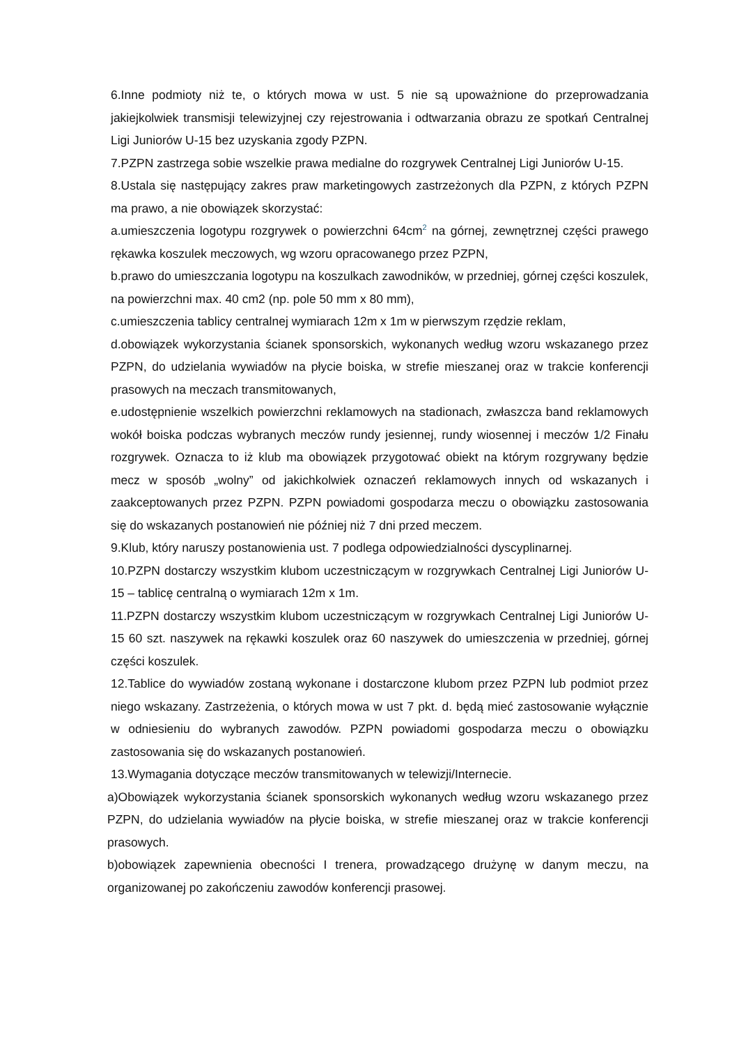6.Inne podmioty niż te, o których mowa w ust. 5 nie są upoważnione do przeprowadzania jakiejkolwiek transmisji telewizyjnej czy rejestrowania i odtwarzania obrazu ze spotkań Centralnej Ligi Juniorów U-15 bez uzyskania zgody PZPN.
7.PZPN zastrzega sobie wszelkie prawa medialne do rozgrywek Centralnej Ligi Juniorów U-15.
8.Ustala się następujący zakres praw marketingowych zastrzeżonych dla PZPN, z których PZPN ma prawo, a nie obowiązek skorzystać:
a.umieszczenia logotypu rozgrywek o powierzchni 64cm<sup>2</sup> na górnej, zewnętrznej części prawego rękawka koszulek meczowych, wg wzoru opracowanego przez PZPN,
b.prawo do umieszczania logotypu na koszulkach zawodników, w przedniej, górnej części koszulek, na powierzchni max. 40 cm2 (np. pole 50 mm x 80 mm),
c.umieszczenia tablicy centralnej wymiarach 12m x 1m w pierwszym rzędzie reklam,
d.obowiązek wykorzystania ścianek sponsorskich, wykonanych według wzoru wskazanego przez PZPN, do udzielania wywiadów na płycie boiska, w strefie mieszanej oraz w trakcie konferencji prasowych na meczach transmitowanych,
e.udostępnienie wszelkich powierzchni reklamowych na stadionach, zwłaszcza band reklamowych wokół boiska podczas wybranych meczów rundy jesiennej, rundy wiosennej i meczów 1/2 Finału rozgrywek. Oznacza to iż klub ma obowiązek przygotować obiekt na którym rozgrywany będzie mecz w sposób „wolny” od jakichkolwiek oznaczeń reklamowych innych od wskazanych i zaakceptowanych przez PZPN. PZPN powiadomi gospodarza meczu o obowiązku zastosowania się do wskazanych postanowień nie później niż 7 dni przed meczem.
9.Klub, który naruszy postanowienia ust. 7 podlega odpowiedzialności dyscyplinarnej.
10.PZPN dostarczy wszystkim klubom uczestniczącym w rozgrywkach Centralnej Ligi Juniorów U-15 – tablicę centralną o wymiarach 12m x 1m.
11.PZPN dostarczy wszystkim klubom uczestniczącym w rozgrywkach Centralnej Ligi Juniorów U-15 60 szt. naszywek na rękawki koszulek oraz 60 naszywek do umieszczenia w przedniej, górnej części koszulek.
12.Tablice do wywiadów zostaną wykonane i dostarczone klubom przez PZPN lub podmiot przez niego wskazany. Zastrzeżenia, o których mowa w ust 7 pkt. d. będą mieć zastosowanie wyłącznie w odniesieniu do wybranych zawodów. PZPN powiadomi gospodarza meczu o obowiązku zastosowania się do wskazanych postanowień.
13.Wymagania dotyczące meczów transmitowanych w telewizji/Internecie.
a)Obowiązek wykorzystania ścianek sponsorskich wykonanych według wzoru wskazanego przez PZPN, do udzielania wywiadów na płycie boiska, w strefie mieszanej oraz w trakcie konferencji prasowych.
b)obowiązek zapewnienia obecności I trenera, prowadzącego drużynę w danym meczu, na organizowanej po zakończeniu zawodów konferencji prasowej.